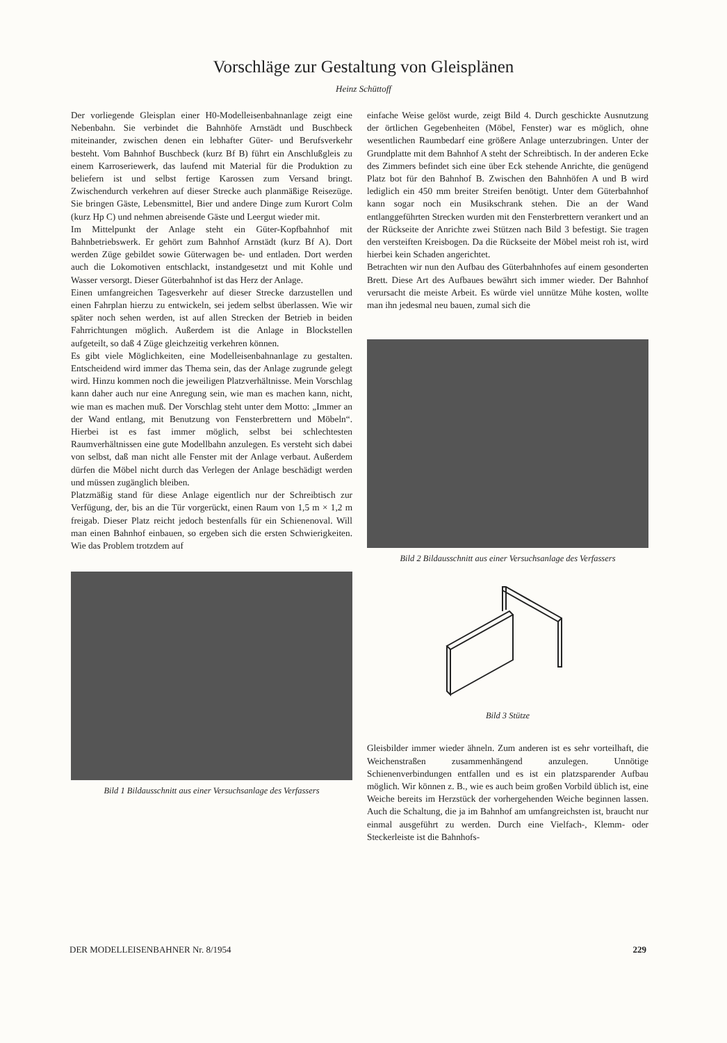Vorschläge zur Gestaltung von Gleisplänen
Heinz Schüttoff
Der vorliegende Gleisplan einer H0-Modelleisenbahnanlage zeigt eine Nebenbahn. Sie verbindet die Bahnhöfe Arnstädt und Buschbeck miteinander, zwischen denen ein lebhafter Güter- und Berufsverkehr besteht. Vom Bahnhof Buschbeck (kurz Bf B) führt ein Anschlußgleis zu einem Karroseriewerk, das laufend mit Material für die Produktion zu beliefern ist und selbst fertige Karossen zum Versand bringt. Zwischendurch verkehren auf dieser Strecke auch planmäßige Reisezüge. Sie bringen Gäste, Lebensmittel, Bier und andere Dinge zum Kurort Colm (kurz Hp C) und nehmen abreisende Gäste und Leergut wieder mit.
Im Mittelpunkt der Anlage steht ein Güter-Kopfbahnhof mit Bahnbetriebswerk. Er gehört zum Bahnhof Arnstädt (kurz Bf A). Dort werden Züge gebildet sowie Güterwagen be- und entladen. Dort werden auch die Lokomotiven entschlackt, instandgesetzt und mit Kohle und Wasser versorgt. Dieser Güterbahnhof ist das Herz der Anlage.
Einen umfangreichen Tagesverkehr auf dieser Strecke darzustellen und einen Fahrplan hierzu zu entwickeln, sei jedem selbst überlassen. Wie wir später noch sehen werden, ist auf allen Strecken der Betrieb in beiden Fahrrichtungen möglich. Außerdem ist die Anlage in Blockstellen aufgeteilt, so daß 4 Züge gleichzeitig verkehren können.
Es gibt viele Möglichkeiten, eine Modelleisenbahnanlage zu gestalten. Entscheidend wird immer das Thema sein, das der Anlage zugrunde gelegt wird. Hinzu kommen noch die jeweiligen Platzverhältnisse. Mein Vorschlag kann daher auch nur eine Anregung sein, wie man es machen kann, nicht, wie man es machen muß. Der Vorschlag steht unter dem Motto: „Immer an der Wand entlang, mit Benutzung von Fensterbrettern und Möbeln“. Hierbei ist es fast immer möglich, selbst bei schlechtesten Raumverhältnissen eine gute Modellbahn anzulegen. Es versteht sich dabei von selbst, daß man nicht alle Fenster mit der Anlage verbaut. Außerdem dürfen die Möbel nicht durch das Verlegen der Anlage beschädigt werden und müssen zugänglich bleiben.
Platzmäßig stand für diese Anlage eigentlich nur der Schreibtisch zur Verfügung, der, bis an die Tür vorgerückt, einen Raum von 1,5 m × 1,2 m freigab. Dieser Platz reicht jedoch bestenfalls für ein Schienenoval. Will man einen Bahnhof einbauen, so ergeben sich die ersten Schwierigkeiten. Wie das Problem trotzdem auf
Bild 1 Bildausschnitt aus einer Versuchsanlage des Verfassers
einfache Weise gelöst wurde, zeigt Bild 4. Durch geschickte Ausnutzung der örtlichen Gegebenheiten (Möbel, Fenster) war es möglich, ohne wesentlichen Raumbedarf eine größere Anlage unterzubringen. Unter der Grundplatte mit dem Bahnhof A steht der Schreibtisch. In der anderen Ecke des Zimmers befindet sich eine über Eck stehende Anrichte, die genügend Platz bot für den Bahnhof B. Zwischen den Bahnhöfen A und B wird lediglich ein 450 mm breiter Streifen benötigt. Unter dem Güterbahnhof kann sogar noch ein Musikschrank stehen. Die an der Wand entlanggeführten Strecken wurden mit den Fensterbrettern verankert und an der Rückseite der Anrichte zwei Stützen nach Bild 3 befestigt. Sie tragen den versteiften Kreisbogen. Da die Rückseite der Möbel meist roh ist, wird hierbei kein Schaden angerichtet.
Betrachten wir nun den Aufbau des Güterbahnhofes auf einem gesonderten Brett. Diese Art des Aufbaues bewährt sich immer wieder. Der Bahnhof verursacht die meiste Arbeit. Es würde viel unnütze Mühe kosten, wollte man ihn jedesmal neu bauen, zumal sich die
Bild 2 Bildausschnitt aus einer Versuchsanlage des Verfassers
Bild 3 Stütze
Gleisbilder immer wieder ähneln. Zum anderen ist es sehr vorteilhaft, die Weichenstraßen zusammenhängend anzulegen. Unnötige Schienenverbindungen entfallen und es ist ein platzsparender Aufbau möglich. Wir können z. B., wie es auch beim großen Vorbild üblich ist, eine Weiche bereits im Herzstück der vorhergehenden Weiche beginnen lassen. Auch die Schaltung, die ja im Bahnhof am umfangreichsten ist, braucht nur einmal ausgeführt zu werden. Durch eine Vielfach-, Klemm- oder Steckerleiste ist die Bahnhofs-
DER MODELLEISENBAHNER Nr. 8/1954 229